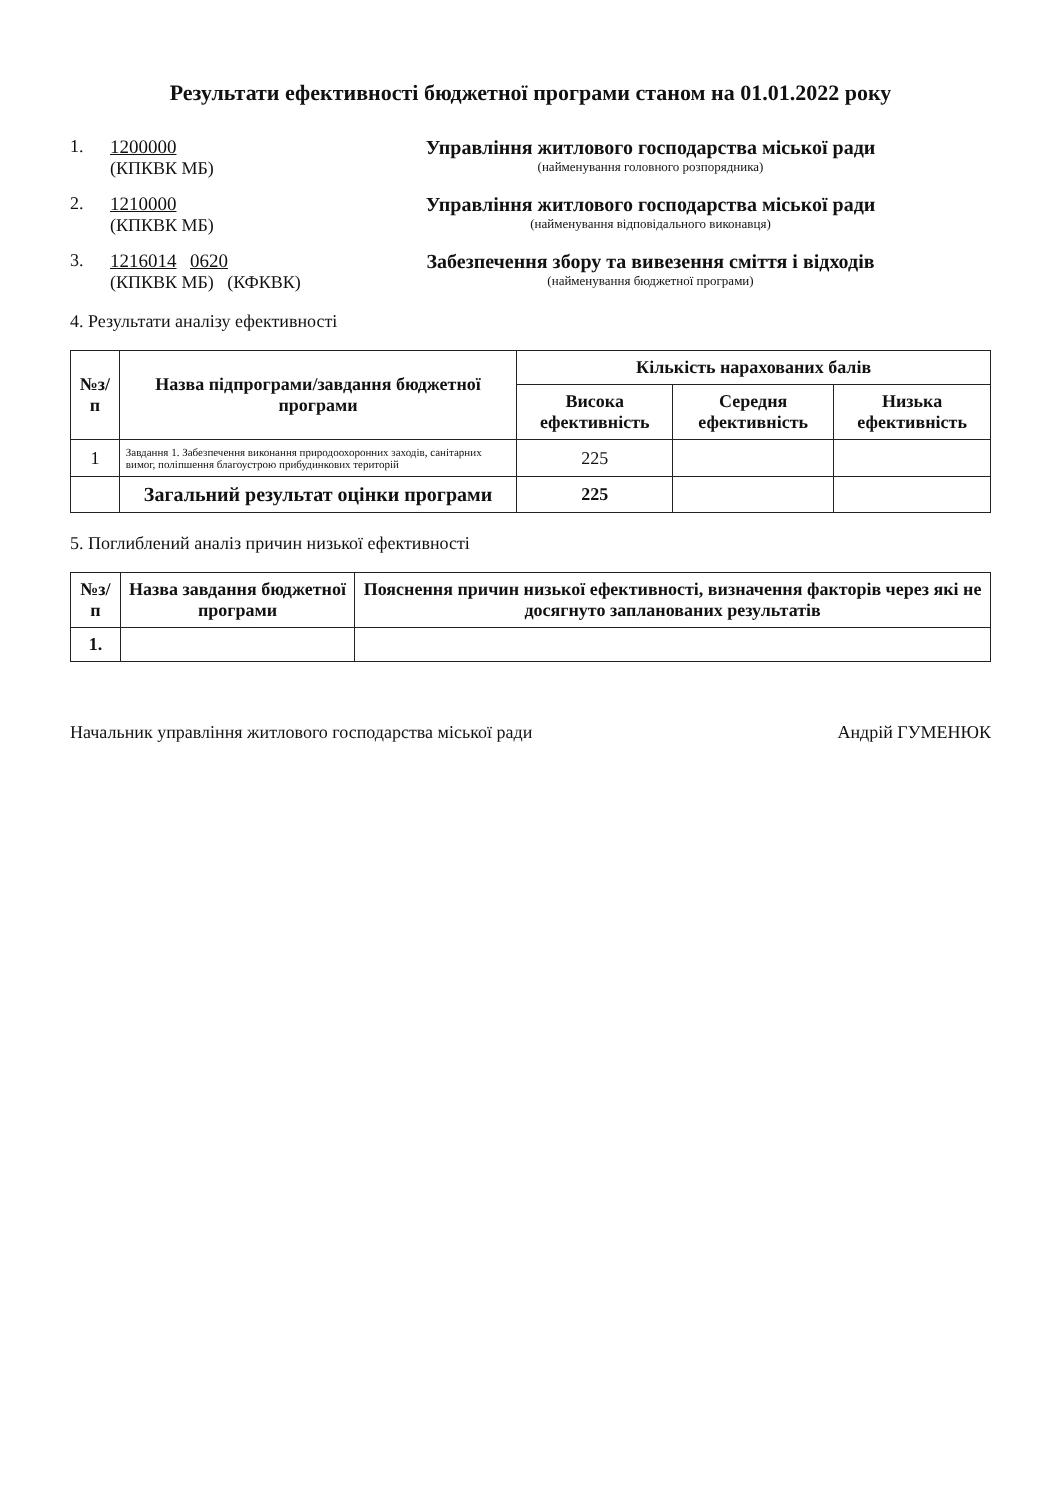Результати ефективності бюджетної програми станом на 01.01.2022 року
1. 1200000
(КПКВК МБ)
Управління житлового господарства міської ради
(найменування головного розпорядника)
2. 1210000
(КПКВК МБ)
Управління житлового господарства міської ради
(найменування відповідального виконавця)
3. 1216014 0620
(КПКВК МБ) (КФКВК)
Забезпечення збору та вивезення сміття і відходів
(найменування бюджетної програми)
4. Результати аналізу ефективності
| №з/п | Назва підпрограми/завдання бюджетної програми | Кількість нарахованих балів | | |
| --- | --- | --- | --- | --- |
| | | Висока ефективність | Середня ефективність | Низька ефективність |
| 1 | Завдання 1. Забезпечення виконання природоохоронних заходів, санітарних вимог, поліпшення благоустрою прибудинкових територій | 225 | | |
| | Загальний результат оцінки програми | 225 | | |
5. Поглиблений аналіз причин низької ефективності
| №з/п | Назва завдання бюджетної програми | Пояснення причин низької ефективності, визначення факторів через які не досягнуто запланованих результатів |
| --- | --- | --- |
| 1. | | |
Начальник управління житлового господарства міської ради Андрій ГУМЕНЮК